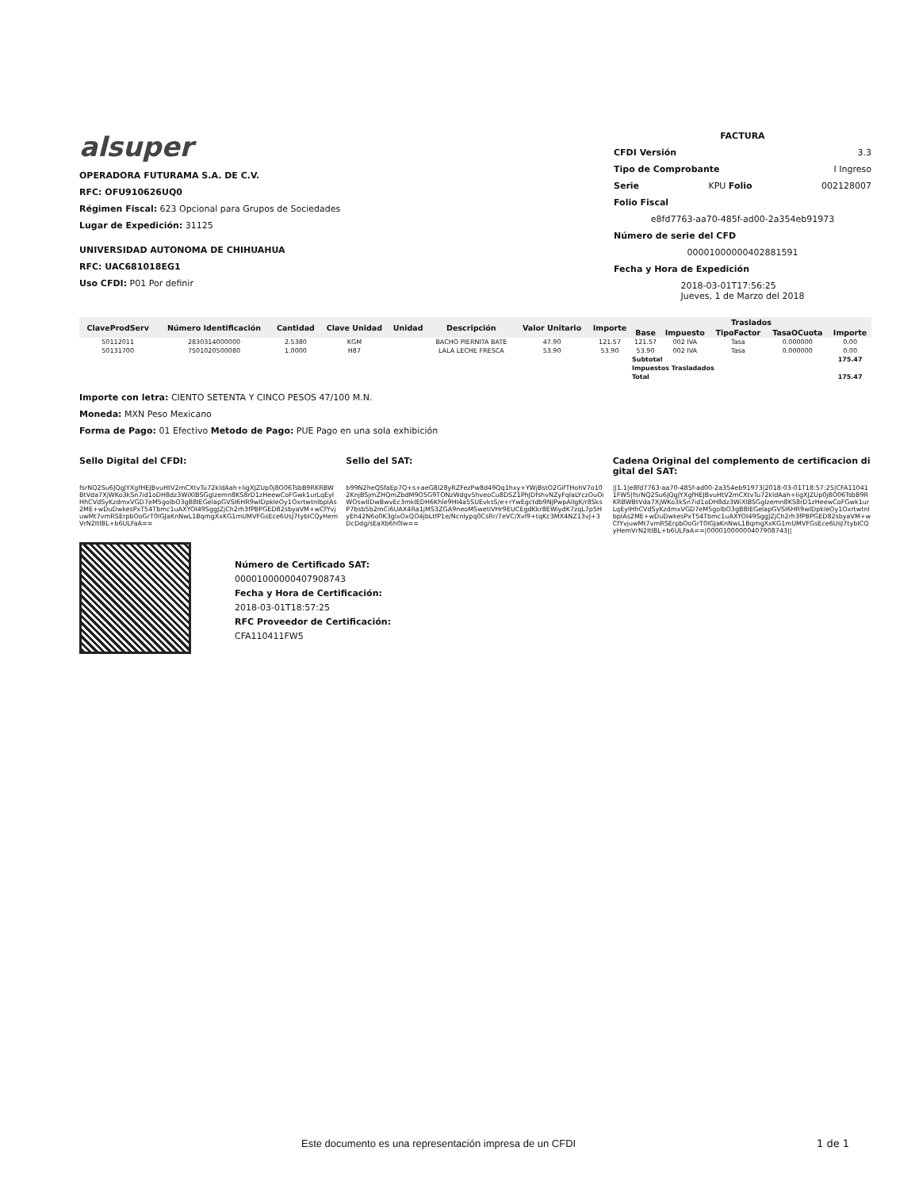alsuper
OPERADORA FUTURAMA S.A. DE C.V.
RFC: OFU910626UQ0
Régimen Fiscal: 623 Opcional para Grupos de Sociedades
Lugar de Expedición: 31125
UNIVERSIDAD AUTONOMA DE CHIHUAHUA
RFC: UAC681018EG1
Uso CFDI: P01 Por definir
FACTURA
CFDI Versión 3.3
Tipo de Comprobante I Ingreso
Serie KPU Folio 002128007
Folio Fiscal
e8fd7763-aa70-485f-ad00-2a354eb91973
Número de serie del CFD
00001000000402881591
Fecha y Hora de Expedición
2018-03-01T17:56:25
Jueves, 1 de Marzo del 2018
| ClaveProdServ | Número Identificación | Cantidad | Clave Unidad | Unidad | Descripción | Valor Unitario | Importe | Traslados | | | | |
| --- | --- | --- | --- | --- | --- | --- | --- | --- | --- | --- | --- | --- |
| | | | | | | | | Base | Impuesto | TipoFactor | TasaOCuota | Importe |
| 50112011 | 2830314000000 | 2.5380 | KGM | | BACHO PIERNITA BATE | 47.90 | 121.57 | 121.57 | 002 IVA | Tasa | 0.000000 | 0.00 |
| 50131700 | 7501020500080 | 1.0000 | H87 | | LALA LECHE FRESCA | 53.90 | 53.90 | 53.90 | 002 IVA | Tasa | 0.000000 | 0.00 |
| | | | | | | | | Subtotal | | | | 175.47 |
| | | | | | | | | Impuestos Trasladados | | | | |
| | | | | | | | | Total | | | | 175.47 |
Importe con letra: CIENTO SETENTA Y CINCO PESOS 47/100 M.N.
Moneda: MXN Peso Mexicano
Forma de Pago: 01 Efectivo Metodo de Pago: PUE Pago en una sola exhibición
Sello Digital del CFDI: Sello del SAT: Cadena Original del complemento de certificacion digital del SAT:
fsrNQ2Su6JQgJYXgfHEJBvuHtV2mCXtvTu72kldAah+ligXJZUp0j8O06TsbB9RKRBWBtVda7XjWKo3kSn7id1oDH8dz3WiXlBSGglzemn8KS8rD1zHeewCoFGwk1urLqEyIHhCVdSyKzdmxVGD7eM5golbO3gB8IEGelapGVSI6HR9wIDpkleOy1OxrtwtnIbpIAs2ME+wDuDwkesPxT54Tbmc1uAXYOI49SggJZjCh2rh3fPBPGED82sbyaVM+wCfYvjuwMt7vmRSErpbOoGrT0IGJaKnNwL1BqmgXxKG1mUMVFGsEce6UsJ7tybICQyHemVrN2ItIBL+b6ULFaA==
b99N2heQSfaEp7Q+s+aeG8I28yRZFezPw8d49Qq1hxy+YWjBstO2GifTHohV7o102KnjBSjmZHQmZbdM9O5G9TONzWdgv5hveoCu8DSZ1PhJDfshvNZyFqlaLYczOuOiWOswIIDwBwvEc3mkIEDH6Khle9HI4a5SUEvksS/e+rYwEgctdb9NJPwpAllgK/r8SksP7bsb5b2mCi6UAX4Ra1jMS3ZGA9neoMSwetiVHr9EUCEgdKkr8EWiydK7zqL7p5HyEh42N6o0K3glxOxQO4jbLtfP1e/NcnIypq0CsRr/7eVC/Xvl9+tqKc3MX4NZ13vJ+3DcDdg/sEaXb6h0lw==
||1.1|e8fd7763-aa70-485f-ad00-2a354eb91973|2018-03-01T18:57:25|CFA110411FW5|fsrNQ2Su6JQgJYXgfHEJBvuHtV2mCXtvTu72kldAah+ligXJZUp0j8O06TsbB9RKRBWBtVda7XjWKo3kSn7id1oDH8dz3WiXlBSGglzemn8KS8rD1zHeewCoFGwk1urLqEyIHhCVdSyKzdmxVGD7eM5golbO3gB8IEGelapGVSI6HR9wIDpkleOy1OxrtwtnIbpIAs2ME+wDuDwkesPxT54Tbmc1uAXYOI49SggJZjCh2rh3fPBPGED82sbyaVM+wCfYvjuwMt7vmRSErpbOoGrT0IGJaKnNwL1BqmgXxKG1mUMVFGsEce6UsJ7tybICQyHemVrN2ItIBL+b6ULFaA==|00001000000407908743||
Número de Certificado SAT:
00001000000407908743
Fecha y Hora de Certificación:
2018-03-01T18:57:25
RFC Proveedor de Certificación:
CFA110411FW5
Este documento es una representación impresa de un CFDI
1 de 1